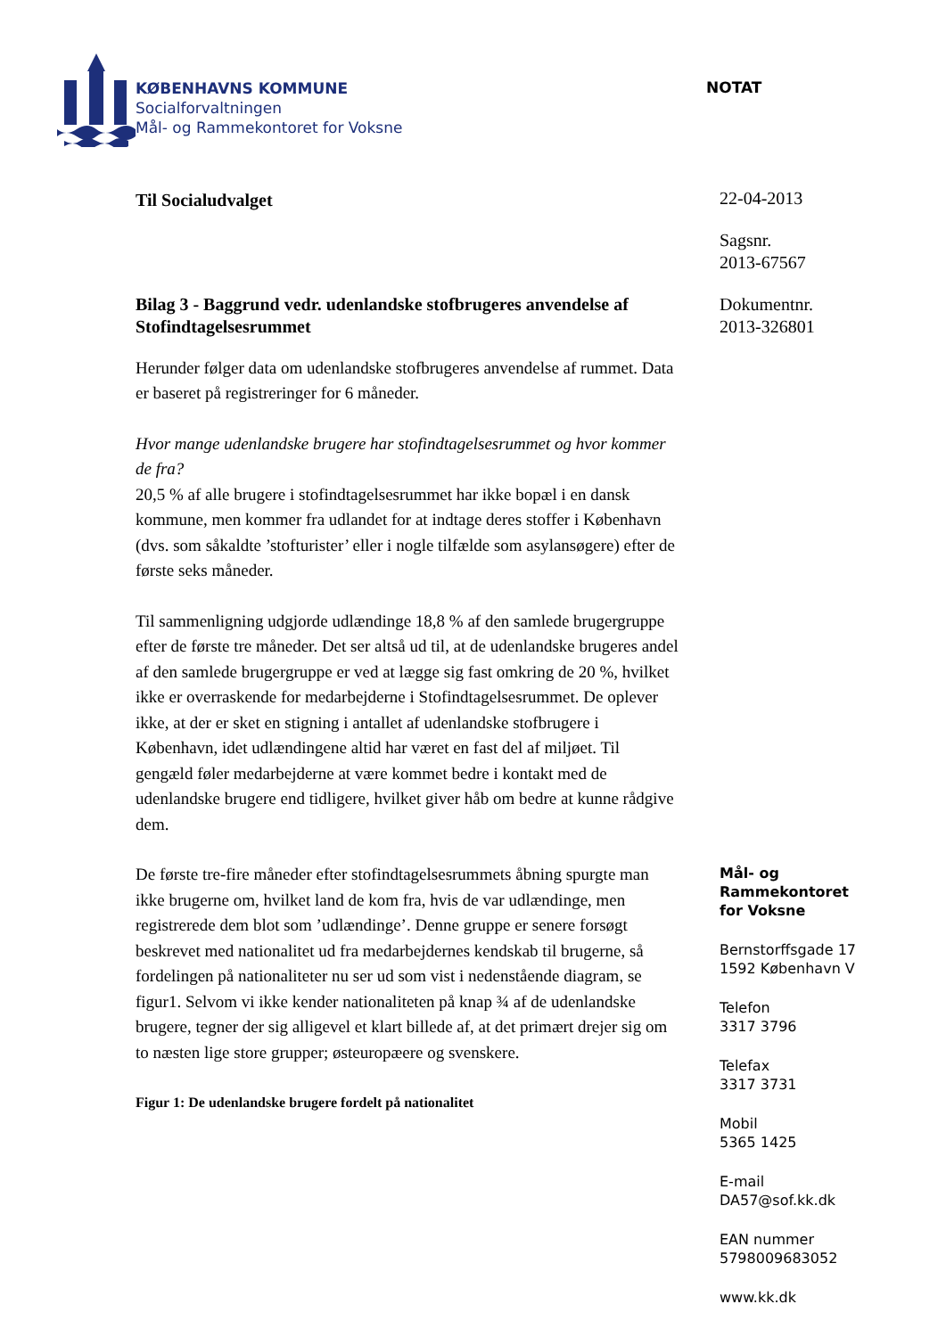KØBENHAVNS KOMMUNE
Socialforvaltningen
Mål- og Rammekontoret for Voksne
NOTAT
Til Socialudvalget
Bilag 3 - Baggrund vedr. udenlandske stofbrugeres anvendelse af Stofindtagelsesrummet
Herunder følger data om udenlandske stofbrugeres anvendelse af rummet. Data er baseret på registreringer for 6 måneder.
Hvor mange udenlandske brugere har stofindtagelsesrummet og hvor kommer de fra?
20,5 % af alle brugere i stofindtagelsesrummet har ikke bopæl i en dansk kommune, men kommer fra udlandet for at indtage deres stoffer i København (dvs. som såkaldte ’stofturister’ eller i nogle tilfælde som asylansøgere) efter de første seks måneder.
Til sammenligning udgjorde udlændinge 18,8 % af den samlede brugergruppe efter de første tre måneder. Det ser altså ud til, at de udenlandske brugeres andel af den samlede brugergruppe er ved at lægge sig fast omkring de 20 %, hvilket ikke er overraskende for medarbejderne i Stofindtagelsesrummet. De oplever ikke, at der er sket en stigning i antallet af udenlandske stofbrugere i København, idet udlændingene altid har været en fast del af miljøet. Til gengæld føler medarbejderne at være kommet bedre i kontakt med de udenlandske brugere end tidligere, hvilket giver håb om bedre at kunne rådgive dem.
De første tre-fire måneder efter stofindtagelsesrummets åbning spurgte man ikke brugerne om, hvilket land de kom fra, hvis de var udlændinge, men registrerede dem blot som ’udlændinge’. Denne gruppe er senere forsøgt beskrevet med nationalitet ud fra medarbejdernes kendskab til brugerne, så fordelingen på nationaliteter nu ser ud som vist i nedenstående diagram, se figur1. Selvom vi ikke kender nationaliteten på knap ¾ af de udenlandske brugere, tegner der sig alligevel et klart billede af, at det primært drejer sig om to næsten lige store grupper; østeuropæere og svenskere.
Figur 1: De udenlandske brugere fordelt på nationalitet
22-04-2013
Sagsnr.
2013-67567
Dokumentnr.
2013-326801
Mål- og
Rammekontoret
for Voksne
Bernstorffsgade 17
1592 København V
Telefon
3317 3796
Telefax
3317 3731
Mobil
5365 1425
E-mail
DA57@sof.kk.dk
EAN nummer
5798009683052
www.kk.dk